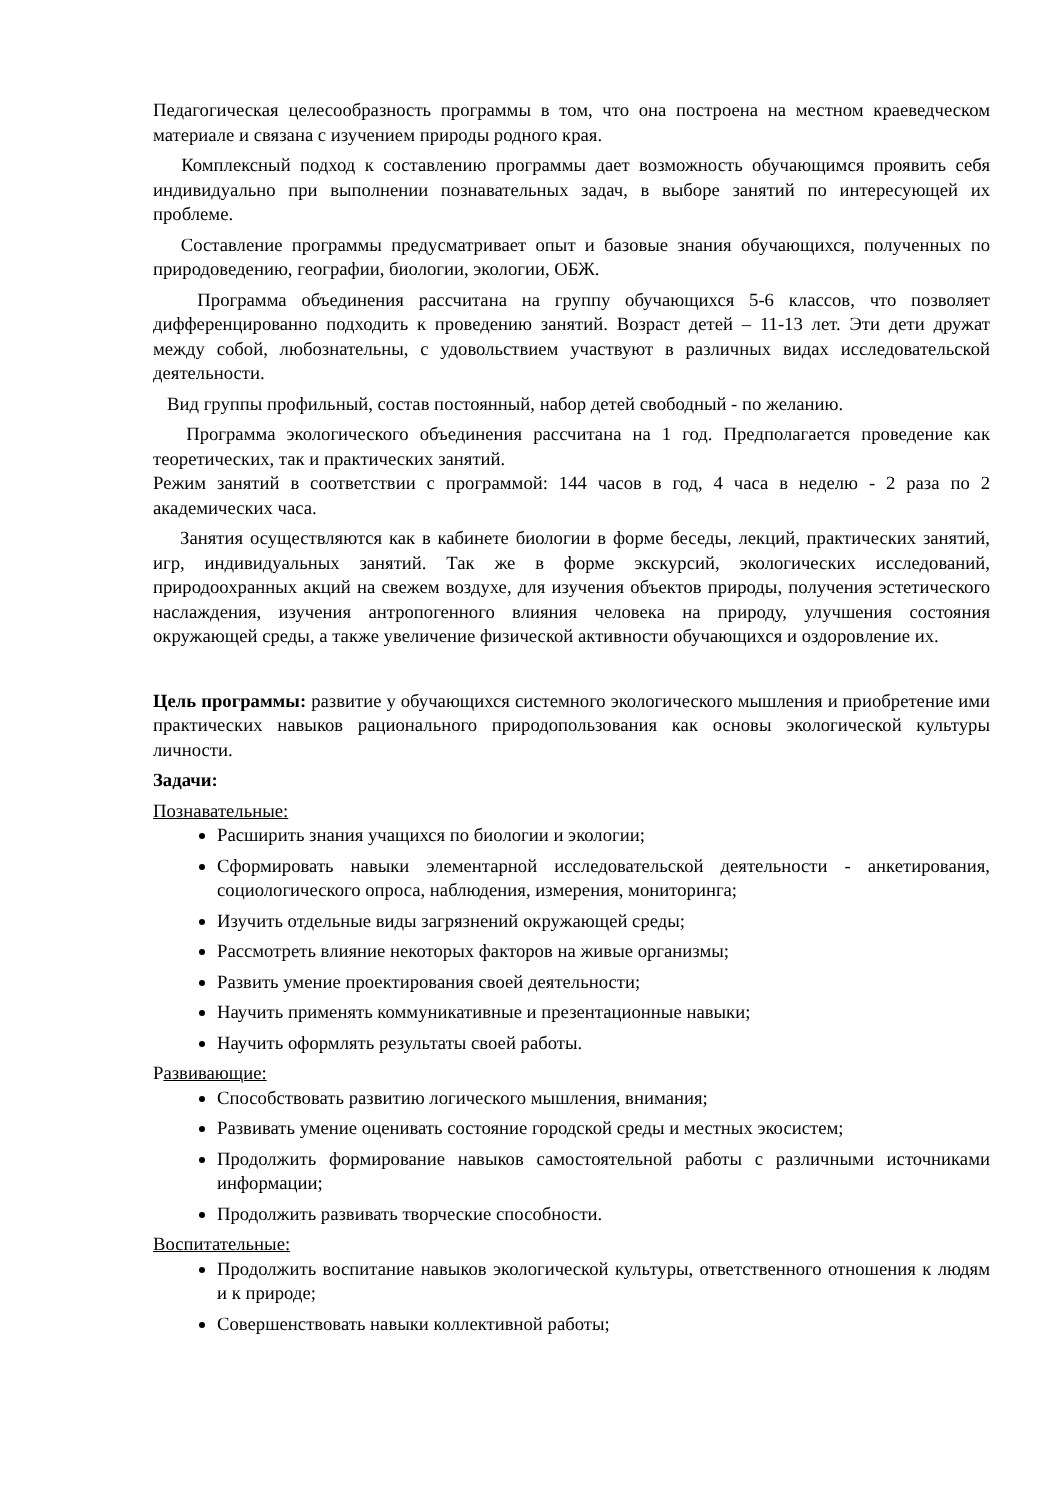Педагогическая целесообразность программы в том, что она построена на местном краеведческом материале и связана с изучением природы родного края.
Комплексный подход к составлению программы дает возможность обучающимся проявить себя индивидуально при выполнении познавательных задач, в выборе занятий по интересующей их проблеме.
Составление программы предусматривает опыт и базовые знания обучающихся, полученных по природоведению, географии, биологии, экологии, ОБЖ.
Программа объединения рассчитана на группу обучающихся 5-6 классов, что позволяет дифференцированно подходить к проведению занятий. Возраст детей – 11-13 лет. Эти дети дружат между собой, любознательны, с удовольствием участвуют в различных видах исследовательской деятельности.
Вид группы профильный, состав постоянный, набор детей свободный - по желанию.
Программа экологического объединения рассчитана на 1 год. Предполагается проведение как теоретических, так и практических занятий.
Режим занятий в соответствии с программой: 144 часов в год, 4 часа в неделю - 2 раза по 2 академических часа.
Занятия осуществляются как в кабинете биологии в форме беседы, лекций, практических занятий, игр, индивидуальных занятий. Так же в форме экскурсий, экологических исследований, природоохранных акций на свежем воздухе, для изучения объектов природы, получения эстетического наслаждения, изучения антропогенного влияния человека на природу, улучшения состояния окружающей среды, а также увеличение физической активности обучающихся и оздоровление их.
Цель программы: развитие у обучающихся системного экологического мышления и приобретение ими практических навыков рационального природопользования как основы экологической культуры личности.
Задачи:
Познавательные:
Расширить знания учащихся по биологии и экологии;
Сформировать навыки элементарной исследовательской деятельности - анкетирования, социологического опроса, наблюдения, измерения, мониторинга;
Изучить отдельные виды загрязнений окружающей среды;
Рассмотреть влияние некоторых факторов на живые организмы;
Развить умение проектирования своей деятельности;
Научить применять коммуникативные и презентационные навыки;
Научить оформлять результаты своей работы.
Развивающие:
Способствовать развитию логического мышления, внимания;
Развивать умение оценивать состояние городской среды и местных экосистем;
Продолжить формирование навыков самостоятельной работы с различными источниками информации;
Продолжить развивать творческие способности.
Воспитательные:
Продолжить воспитание навыков экологической культуры, ответственного отношения к людям и к природе;
Совершенствовать навыки коллективной работы;